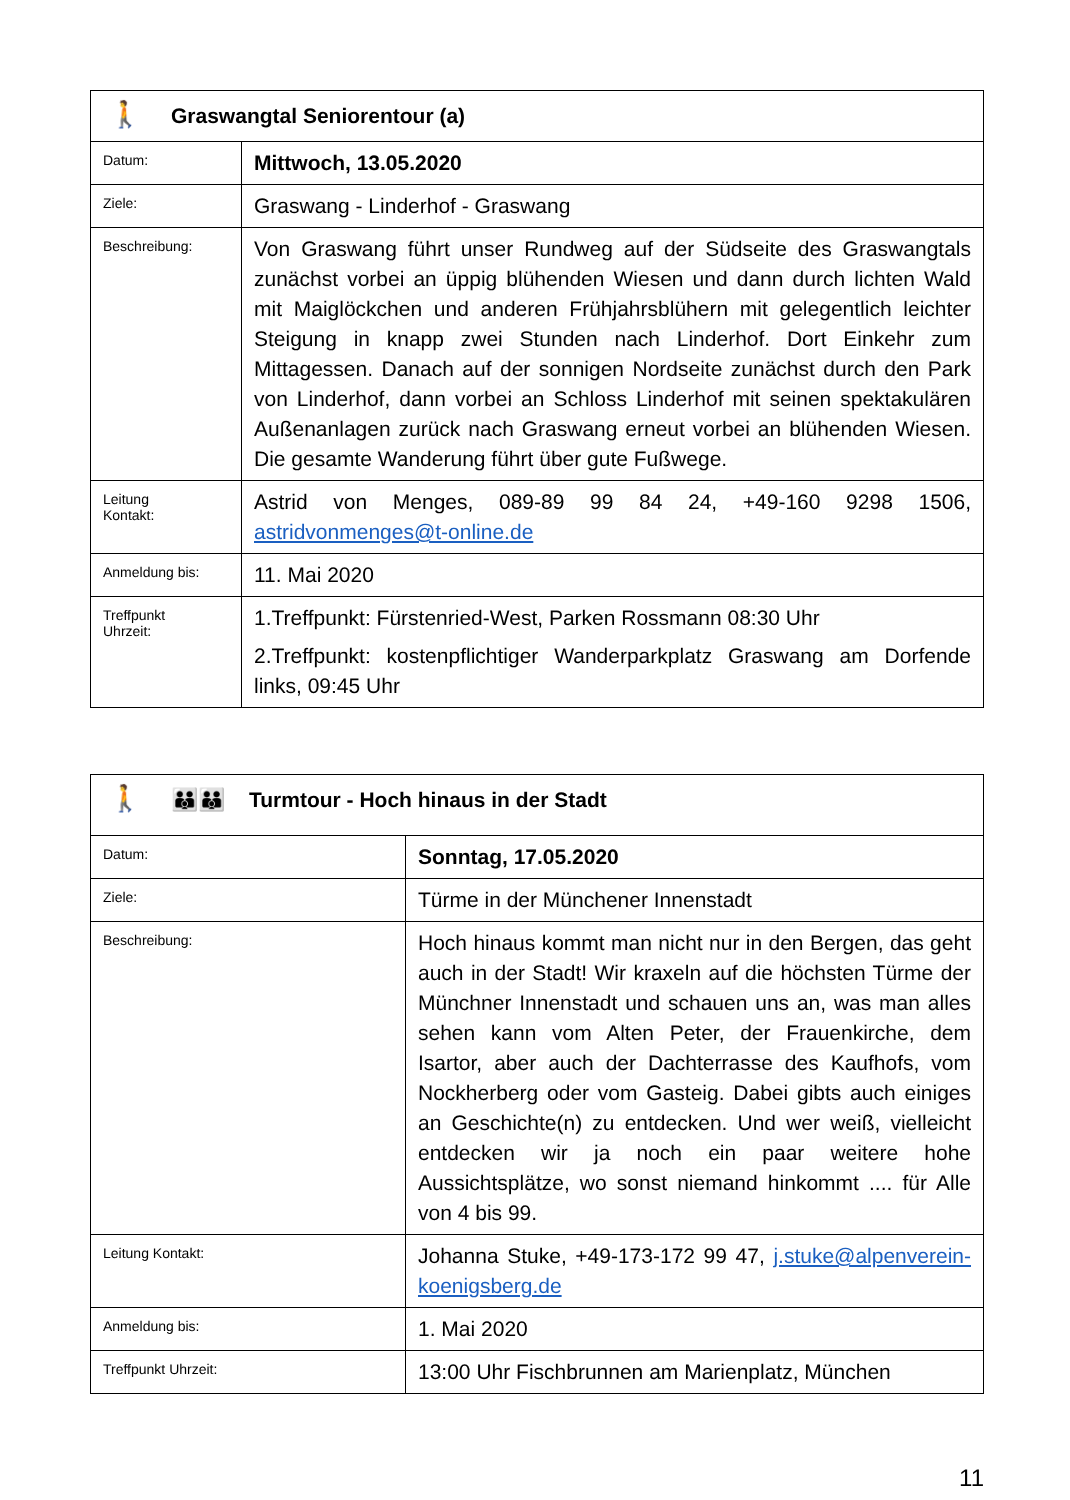| 🚶 Graswangtal Seniorentour (a) | |
| Datum: | Mittwoch, 13.05.2020 |
| Ziele: | Graswang - Linderhof - Graswang |
| Beschreibung: | Von Graswang führt unser Rundweg auf der Südseite des Graswangtals zunächst vorbei an üppig blühenden Wiesen und dann durch lichten Wald mit Maiglöckchen und anderen Frühjahrsblühern mit gelegentlich leichter Steigung in knapp zwei Stunden nach Linderhof. Dort Einkehr zum Mittagessen. Danach auf der sonnigen Nordseite zunächst durch den Park von Linderhof, dann vorbei an Schloss Linderhof mit seinen spektakulären Außenanlagen zurück nach Graswang erneut vorbei an blühenden Wiesen. Die gesamte Wanderung führt über gute Fußwege. |
| Leitung Kontakt: | Astrid von Menges, 089-89 99 84 24, +49-160 9298 1506, astridvonmenges@t-online.de |
| Anmeldung bis: | 11. Mai 2020 |
| Treffpunkt Uhrzeit: | 1.Treffpunkt: Fürstenried-West, Parken Rossmann 08:30 Uhr 2.Treffpunkt: kostenpflichtiger Wanderparkplatz Graswang am Dorfende links, 09:45 Uhr |
| 🚶 👪👪 Turmtour - Hoch hinaus in der Stadt | |
| Datum: | Sonntag, 17.05.2020 |
| Ziele: | Türme in der Münchener Innenstadt |
| Beschreibung: | Hoch hinaus kommt man nicht nur in den Bergen, das geht auch in der Stadt! Wir kraxeln auf die höchsten Türme der Münchner Innenstadt und schauen uns an, was man alles sehen kann vom Alten Peter, der Frauenkirche, dem Isartor, aber auch der Dachterrasse des Kaufhofs, vom Nockherberg oder vom Gasteig. Dabei gibts auch einiges an Geschichte(n) zu entdecken. Und wer weiß, vielleicht entdecken wir ja noch ein paar weitere hohe Aussichtsplätze, wo sonst niemand hinkommt .... für Alle von 4 bis 99. |
| Leitung Kontakt: | Johanna Stuke, +49-173-172 99 47, j.stuke@alpenverein-koenigsberg.de |
| Anmeldung bis: | 1. Mai 2020 |
| Treffpunkt Uhrzeit: | 13:00 Uhr Fischbrunnen am Marienplatz, München |
11